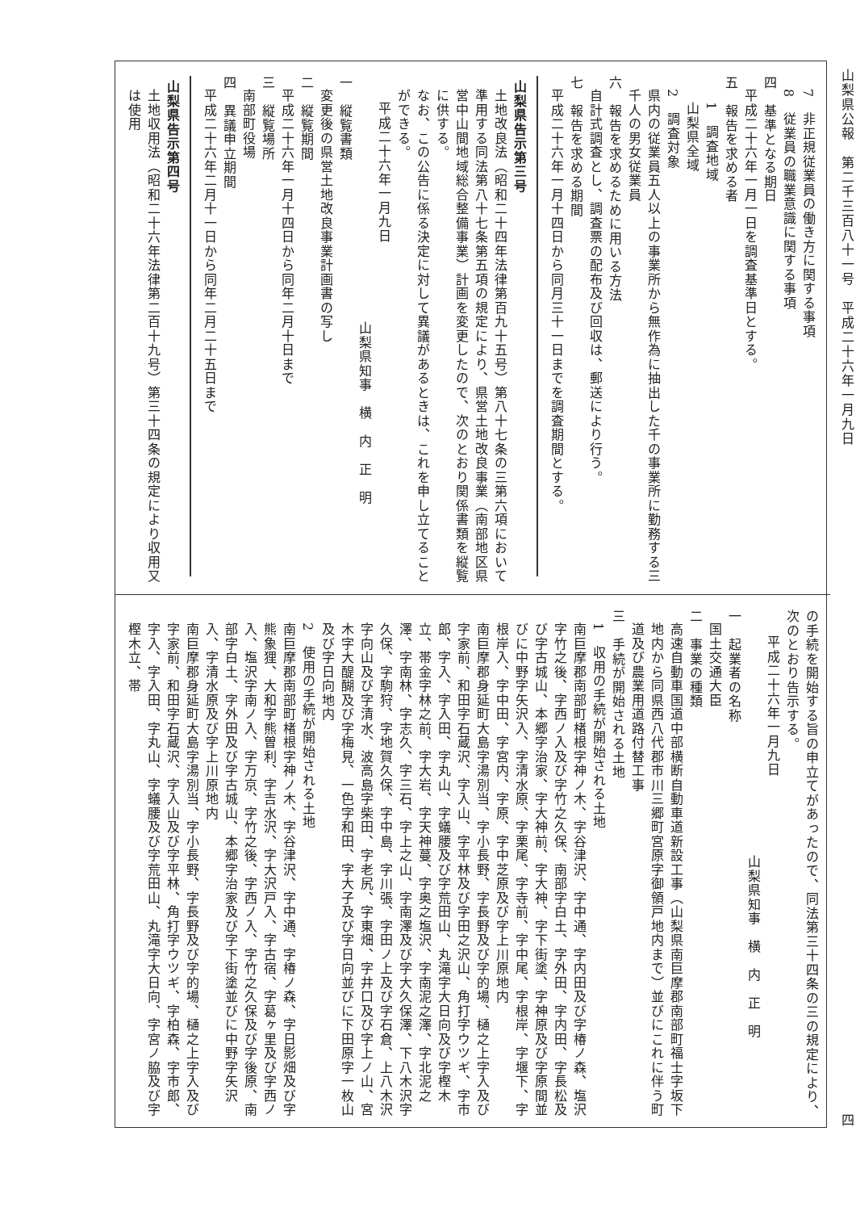山梨県公報　第二千三百八十一号　平成二十六年一月九日 四
7　非正規従業員の働き方に関する事項
8　従業員の職業意識に関する事項
四　基準となる期日
平成二十六年一月一日を調査基準日とする。
五　報告を求める者
1　調査地域
山梨県全域
2　調査対象
県内の従業員五人以上の事業所から無作為に抽出した千の事業所に勤務する三千人の男女従業員
六　報告を求めるために用いる方法
自計式調査とし、調査票の配布及び回収は、郵送により行う。
七　報告を求める期間
平成二十六年一月十四日から同月三十一日までを調査期間とする。
山梨県告示第三号
土地改良法（昭和二十四年法律第百九十五号）第八十七条の三第六項において準用する同法第八十七条第五項の規定により、県営土地改良事業（南部地区県営中山間地域総合整備事業）計画を変更したので、次のとおり関係書類を縦覧に供する。
なお、この公告に係る決定に対して異議があるときは、これを申し立てることができる。
平成二十六年一月九日
山梨県知事　横　内　正　明
一　縦覧書類
変更後の県営土地改良事業計画書の写し
二　縦覧期間
平成二十六年一月十四日から同年二月十日まで
三　縦覧場所
南部町役場
四　異議申立期間
平成二十六年二月十一日から同年二月二十五日まで
山梨県告示第四号
土地収用法（昭和二十六年法律第二百十九号）第三十四条の規定により収用又は使用
の手続を開始する旨の申立てがあったので、同法第三十四条の三の規定により、次のとおり告示する。
平成二十六年一月九日
山梨県知事　横　内　正　明
一　起業者の名称
国土交通大臣
二　事業の種類
高速自動車国道中部横断自動車道新設工事（山梨県南巨摩郡南部町福士字坂下地内から同県西八代郡市川三郷町宮原字御領戸地内まで）並びにこれに伴う町道及び農業用道路付替工事
三　手続が開始される土地
1　収用の手続が開始される土地
南巨摩郡南部町楮根字神ノ木、字谷津沢、字中通、字内田及び字椿ノ森、塩沢字竹之後、字西ノ入及び字竹之久保、南部字白土、字外田、字内田、字長松及び字古城山、本郷字治家、字大神前、字大神、字下街塗、字神原及び字原間並びに中野字矢沢入、字清水原、字栗尾、字寺前、字中尾、字根岸、字堰下、字根岸入、字中田、字宮内、字原、字中芝原及び字上川原地内
南巨摩郡身延町大島字湯別当、字小長野、字長野及び字的場、樋之上字入及び字家前、和田字石蔵沢、字入山、字平林及び字田之沢山、角打字ウツギ、字市郎、字入、字入田、字丸山、字蟻腰及び字荒田山、丸滝字大日向及び字樫木立、帯金字林之前、字大岩、字天神蔓、字奥之塩沢、字南泥之澤、字北泥之澤、字南林、字志久、字三石、字上之山、字南澤及び字大久保澤、下八木沢字久保、字駒狩、字地賀久保、字中島、字川張、字田ノ上及び字石倉、上八木沢字向山及び字清水、波高島字柴田、字老尻、字東畑、字井口及び字上ノ山、宮木字大醍醐及び字梅見、一色字和田、字大子及び字日向並びに下田原字一枚山及び字日向地内
2　使用の手続が開始される土地
南巨摩郡南部町楮根字神ノ木、字谷津沢、字中通、字椿ノ森、字日影畑及び字熊象狸、大和字熊曽利、字吉水沢、字大沢戸入、字古宿、字葛ヶ里及び字西ノ入、塩沢字南ノ入、字万京、字竹之後、字西ノ入、字竹之久保及び字後原、南部字白土、字外田及び字古城山、本郷字治家及び字下街塗並びに中野字矢沢入、字清水原及び字上川原地内
南巨摩郡身延町大島字湯別当、字小長野、字長野及び字的場、樋之上字入及び字家前、和田字石蔵沢、字入山及び字平林、角打字ウツギ、字柏森、字市郎、字入、字入田、字丸山、字蟻腰及び字荒田山、丸滝字大日向、字宮ノ脇及び字樫木立、帯